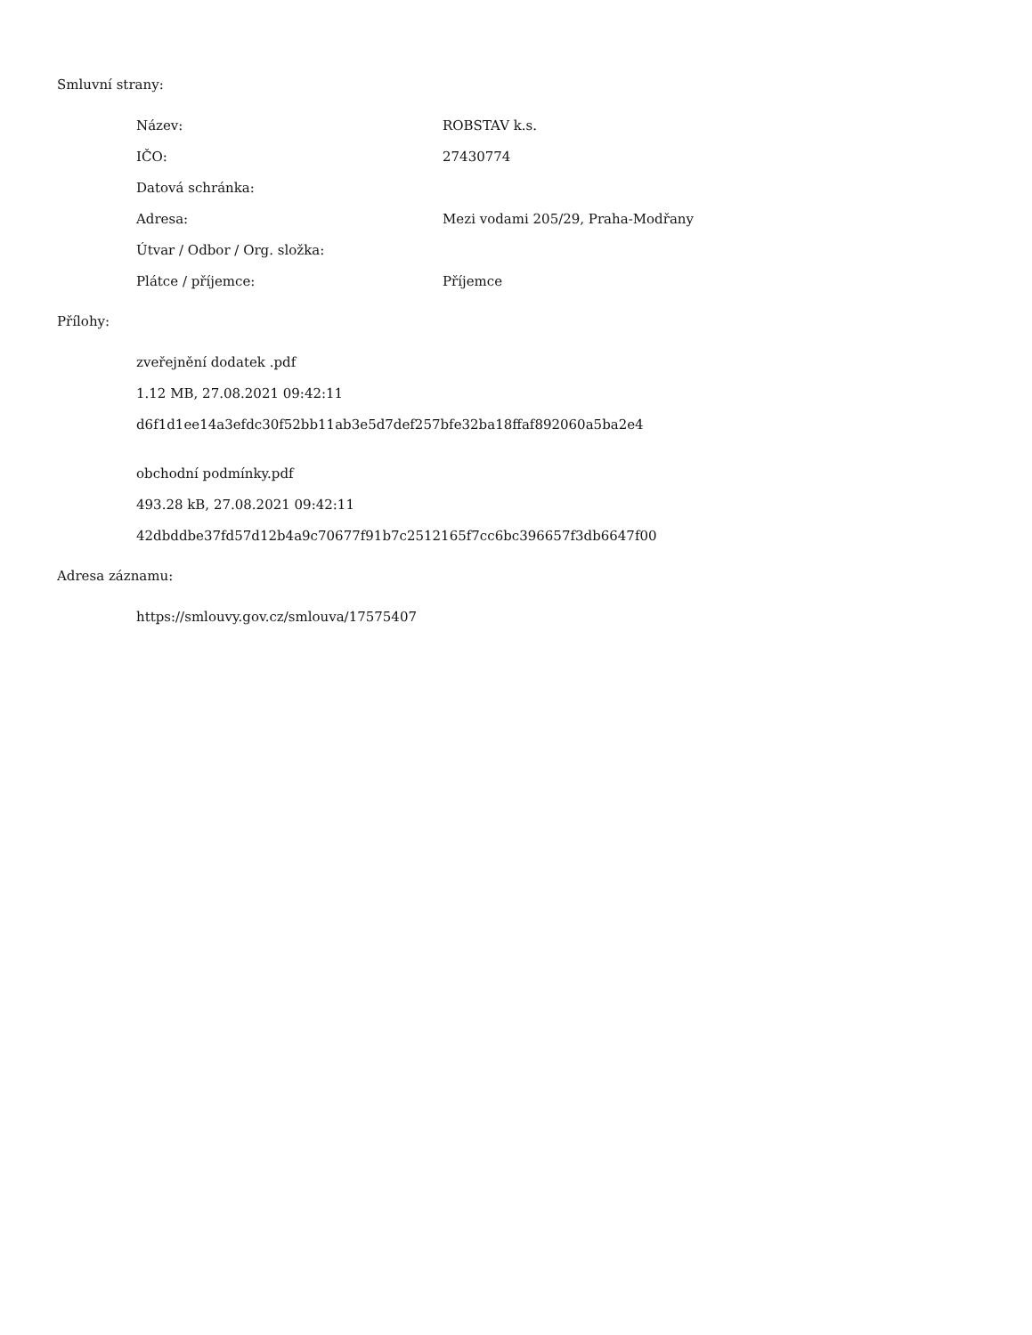Smluvní strany:
Název: ROBSTAV k.s.
IČO: 27430774
Datová schránka:
Adresa: Mezi vodami 205/29, Praha-Modřany
Útvar / Odbor / Org. složka:
Plátce / příjemce: Příjemce
Přílohy:
zveřejnění dodatek .pdf
1.12 MB, 27.08.2021 09:42:11
d6f1d1ee14a3efdc30f52bb11ab3e5d7def257bfe32ba18ffaf892060a5ba2e4
obchodní podmínky.pdf
493.28 kB, 27.08.2021 09:42:11
42dbddbe37fd57d12b4a9c70677f91b7c2512165f7cc6bc396657f3db6647f00
Adresa záznamu:
https://smlouvy.gov.cz/smlouva/17575407